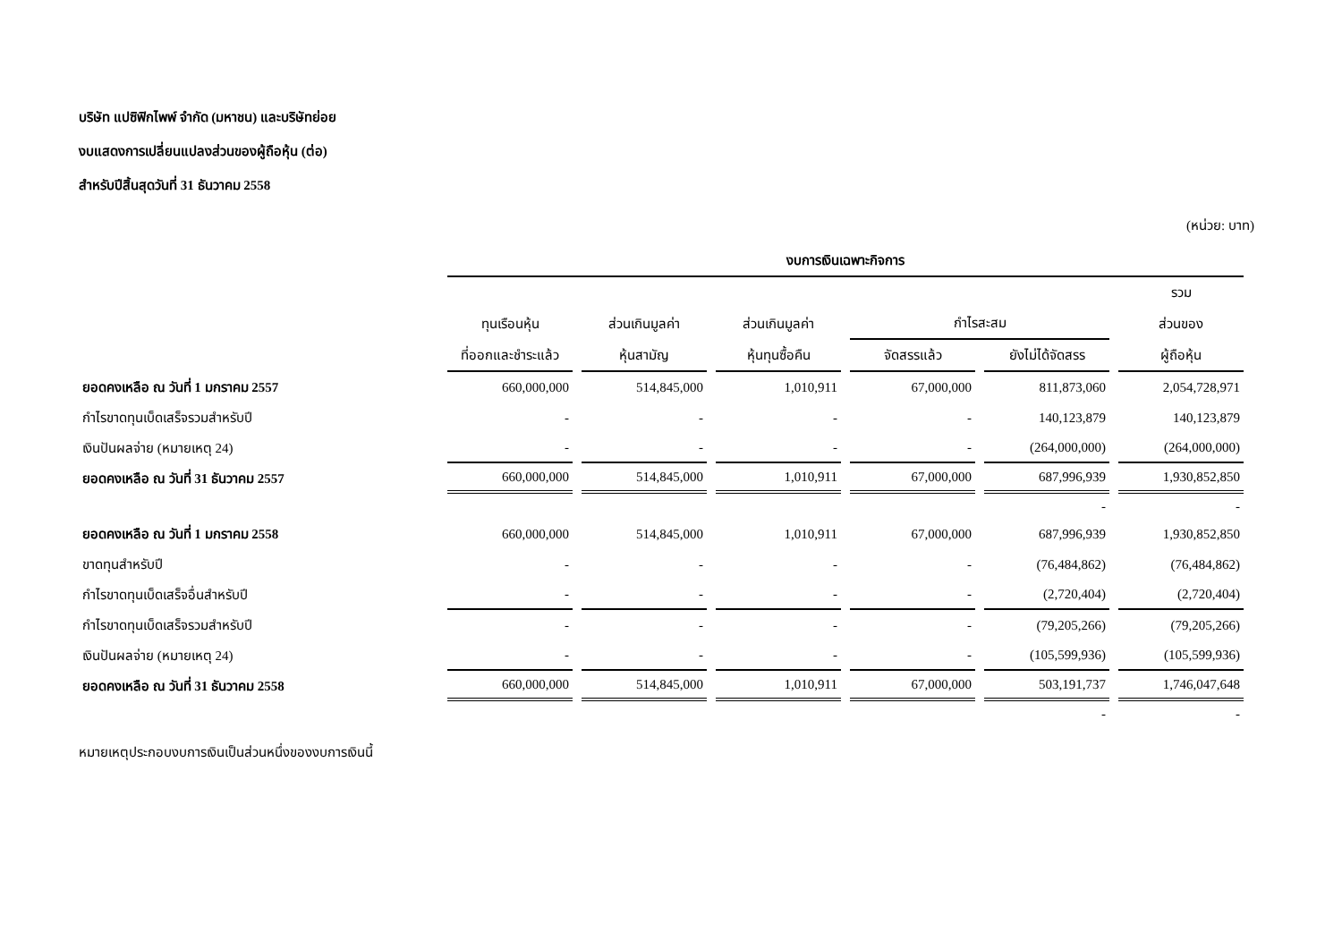บริษัท แปซิฟิกไพพ์ จำกัด (มหาชน) และบริษัทย่อย
งบแสดงการเปลี่ยนแปลงส่วนของผู้ถือหุ้น (ต่อ)
สำหรับปีสิ้นสุดวันที่ 31 ธันวาคม 2558
(หน่วย: บาท)
| | งบการเงินเฉพาะกิจการ | | | | | |
| --- | --- | --- | --- | --- | --- | --- |
| | | | | | | รวม |
| | ทุนเรือนหุ้น | ส่วนเกินมูลค่า | ส่วนเกินมูลค่า | กำไรสะสม | | ส่วนของ |
| | ที่ออกและชำระแล้ว | หุ้นสามัญ | หุ้นทุนซื้อคืน | จัดสรรแล้ว | ยังไม่ได้จัดสรร | ผู้ถือหุ้น |
| ยอดคงเหลือ ณ วันที่ 1 มกราคม 2557 | 660,000,000 | 514,845,000 | 1,010,911 | 67,000,000 | 811,873,060 | 2,054,728,971 |
| กำไรขาดทุนเบ็ดเสร็จรวมสำหรับปี | - | - | - | - | 140,123,879 | 140,123,879 |
| เงินปันผลจ่าย (หมายเหตุ 24) | - | - | - | - | (264,000,000) | (264,000,000) |
| ยอดคงเหลือ ณ วันที่ 31 ธันวาคม 2557 | 660,000,000 | 514,845,000 | 1,010,911 | 67,000,000 | 687,996,939 | 1,930,852,850 |
| | | | | | - | - |
| ยอดคงเหลือ ณ วันที่ 1 มกราคม 2558 | 660,000,000 | 514,845,000 | 1,010,911 | 67,000,000 | 687,996,939 | 1,930,852,850 |
| ขาดทุนสำหรับปี | - | - | - | - | (76,484,862) | (76,484,862) |
| กำไรขาดทุนเบ็ดเสร็จอื่นสำหรับปี | - | - | - | - | (2,720,404) | (2,720,404) |
| กำไรขาดทุนเบ็ดเสร็จรวมสำหรับปี | - | - | - | - | (79,205,266) | (79,205,266) |
| เงินปันผลจ่าย (หมายเหตุ 24) | - | - | - | - | (105,599,936) | (105,599,936) |
| ยอดคงเหลือ ณ วันที่ 31 ธันวาคม 2558 | 660,000,000 | 514,845,000 | 1,010,911 | 67,000,000 | 503,191,737 | 1,746,047,648 |
| | | | | | - | - |
หมายเหตุประกอบงบการเงินเป็นส่วนหนึ่งของงบการเงินนี้